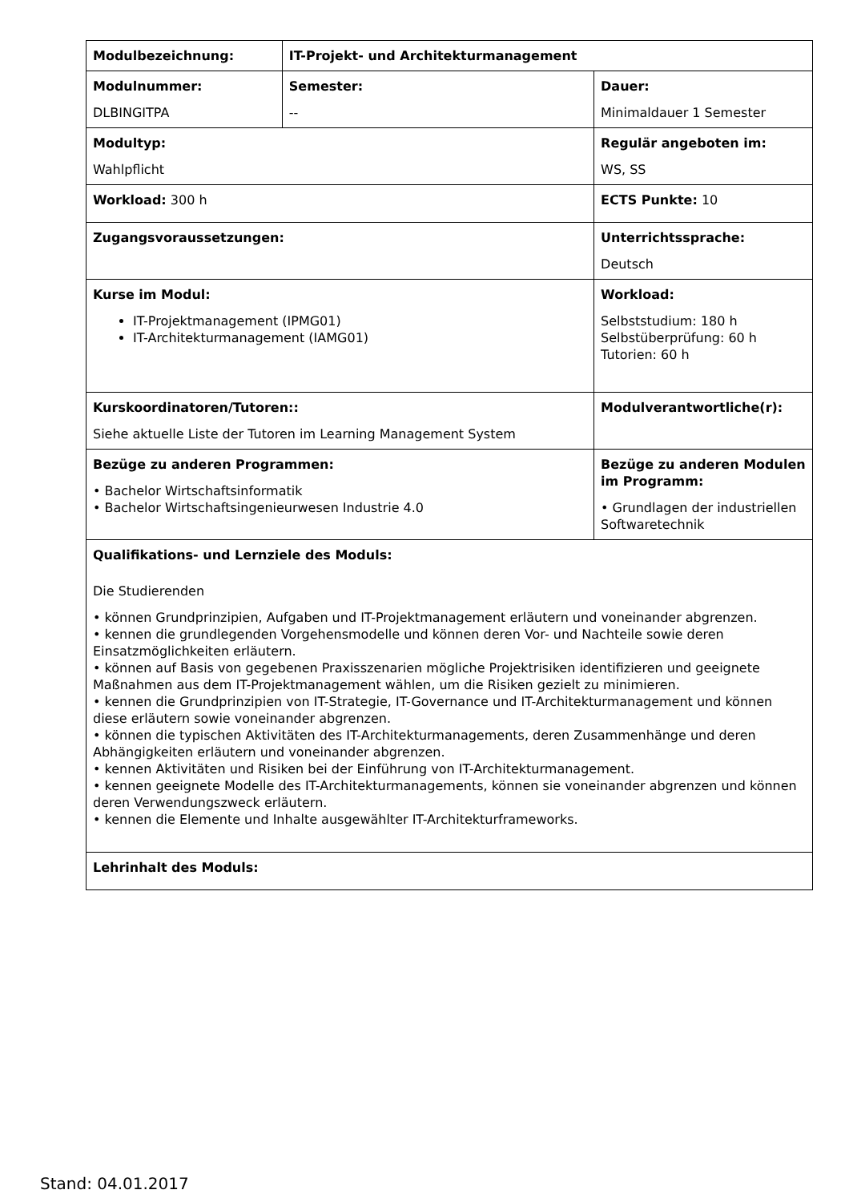| Modulbezeichnung: | IT-Projekt- und Architekturmanagement | |
| Modulnummer: DLBINGITPA | Semester: -- | Dauer: Minimaldauer 1 Semester |
| Modultyp: Wahlpflicht | | Regulär angeboten im: WS, SS |
| Workload: 300 h | | ECTS Punkte: 10 |
| Zugangsvoraussetzungen: | | Unterrichtssprache: Deutsch |
| Kurse im Modul: IT-Projektmanagement (IPMG01) IT-Architekturmanagement (IAMG01) | | Workload: Selbststudium: 180 h Selbstüberprüfung: 60 h Tutorien: 60 h |
| Kurskoordinatoren/Tutoren:: Siehe aktuelle Liste der Tutoren im Learning Management System | | Modulverantwortliche(r): |
| Bezüge zu anderen Programmen: • Bachelor Wirtschaftsinformatik • Bachelor Wirtschaftsingenieurwesen Industrie 4.0 | | Bezüge zu anderen Modulen im Programm: • Grundlagen der industriellen Softwaretechnik |
| Qualifikations- und Lernziele des Moduls: Die Studierenden • können Grundprinzipien, Aufgaben und IT-Projektmanagement erläutern und voneinander abgrenzen. • kennen die grundlegenden Vorgehensmodelle und können deren Vor- und Nachteile sowie deren Einsatzmöglichkeiten erläutern. • können auf Basis von gegebenen Praxisszenarien mögliche Projektrisiken identifizieren und geeignete Maßnahmen aus dem IT-Projektmanagement wählen, um die Risiken gezielt zu minimieren. • kennen die Grundprinzipien von IT-Strategie, IT-Governance und IT-Architekturmanagement und können diese erläutern sowie voneinander abgrenzen. • können die typischen Aktivitäten des IT-Architekturmanagements, deren Zusammenhänge und deren Abhängigkeiten erläutern und voneinander abgrenzen. • kennen Aktivitäten und Risiken bei der Einführung von IT-Architekturmanagement. • kennen geeignete Modelle des IT-Architekturmanagements, können sie voneinander abgrenzen und können deren Verwendungszweck erläutern. • kennen die Elemente und Inhalte ausgewählter IT-Architekturframeworks. | | |
| Lehrinhalt des Moduls: | | |
Stand: 04.01.2017